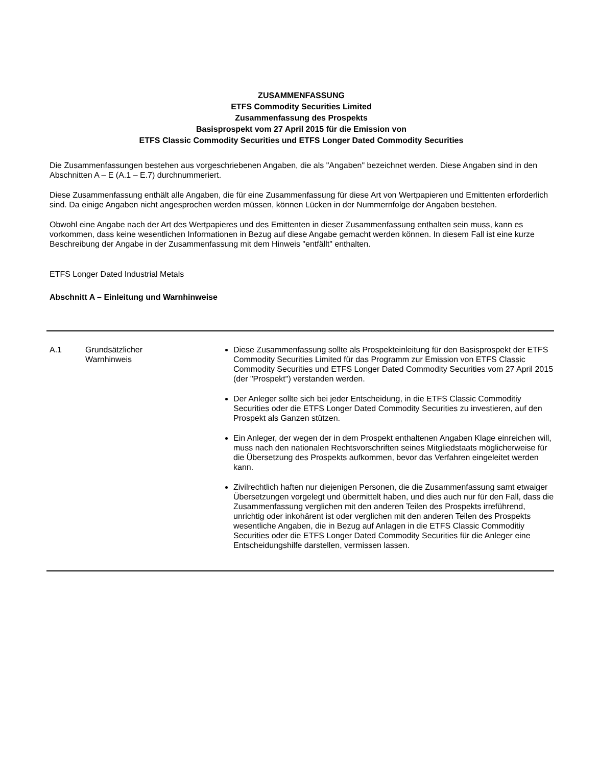ZUSAMMENFASSUNG
ETFS Commodity Securities Limited
Zusammenfassung des Prospekts
Basisprospekt vom 27 April 2015 für die Emission von
ETFS Classic Commodity Securities und ETFS Longer Dated Commodity Securities
Die Zusammenfassungen bestehen aus vorgeschriebenen Angaben, die als "Angaben" bezeichnet werden. Diese Angaben sind in den Abschnitten A – E (A.1 – E.7) durchnummeriert.
Diese Zusammenfassung enthält alle Angaben, die für eine Zusammenfassung für diese Art von Wertpapieren und Emittenten erforderlich sind. Da einige Angaben nicht angesprochen werden müssen, können Lücken in der Nummernfolge der Angaben bestehen.
Obwohl eine Angabe nach der Art des Wertpapieres und des Emittenten in dieser Zusammenfassung enthalten sein muss, kann es vorkommen, dass keine wesentlichen Informationen in Bezug auf diese Angabe gemacht werden können. In diesem Fall ist eine kurze Beschreibung der Angabe in der Zusammenfassung mit dem Hinweis "entfällt" enthalten.
ETFS Longer Dated Industrial Metals
Abschnitt A – Einleitung und Warnhinweise
| A.1 | Grundsätzlicher Warnhinweis | Diese Zusammenfassung sollte als Prospekteinleitung für den Basisprospekt der ETFS Commodity Securities Limited für das Programm zur Emission von ETFS Classic Commodity Securities und ETFS Longer Dated Commodity Securities vom 27 April 2015 (der "Prospekt") verstanden werden. Der Anleger sollte sich bei jeder Entscheidung, in die ETFS Classic Commoditiy Securities oder die ETFS Longer Dated Commodity Securities zu investieren, auf den Prospekt als Ganzen stützen. Ein Anleger, der wegen der in dem Prospekt enthaltenen Angaben Klage einreichen will, muss nach den nationalen Rechtsvorschriften seines Mitgliedstaats möglicherweise für die Übersetzung des Prospekts aufkommen, bevor das Verfahren eingeleitet werden kann. Zivilrechtlich haften nur diejenigen Personen, die die Zusammenfassung samt etwaiger Übersetzungen vorgelegt und übermittelt haben, und dies auch nur für den Fall, dass die Zusammenfassung verglichen mit den anderen Teilen des Prospekts irreführend, unrichtig oder inkohärent ist oder verglichen mit den anderen Teilen des Prospekts wesentliche Angaben, die in Bezug auf Anlagen in die ETFS Classic Commoditiy Securities oder die ETFS Longer Dated Commodity Securities für die Anleger eine Entscheidungshilfe darstellen, vermissen lassen. |